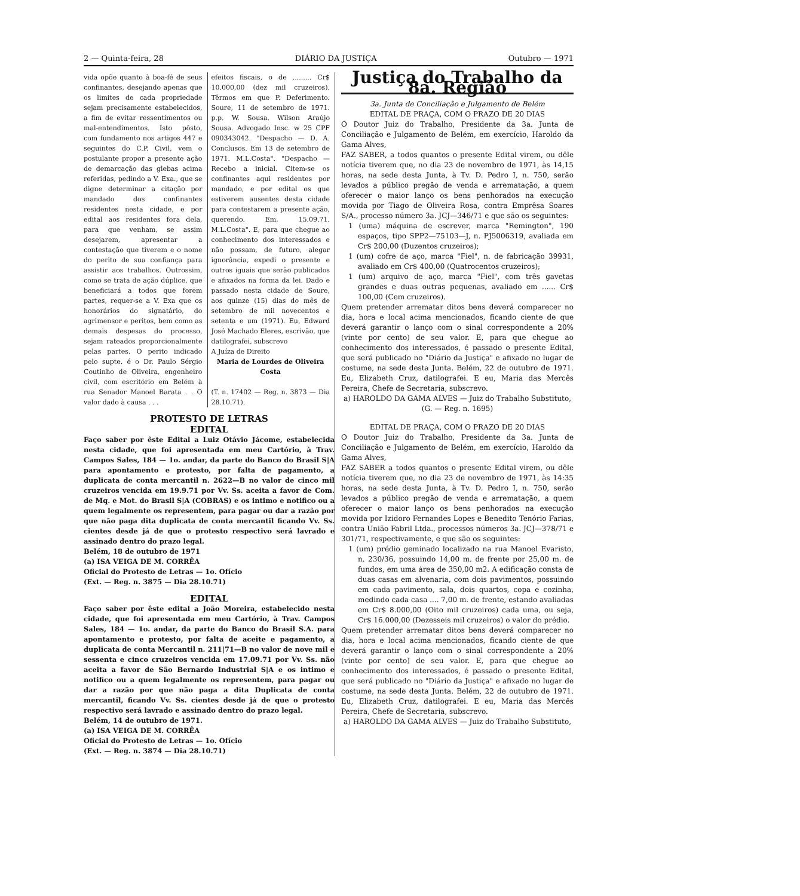2 — Quinta-feira, 28 DIÁRIO DA JUSTIÇA Outubro — 1971
vida opõe quanto à boa-fé de seus confinantes, desejando apenas que os limites de cada propriedade sejam precisamente estabelecidos, a fim de evitar ressentimentos ou mal-entendimentos. Isto pôsto, com fundamento nos artigos 447 e seguintes do C.P. Civil, vem o postulante propor a presente ação de demarcação das glebas acima referidas, pedindo a V. Exa., que se digne determinar a citação por mandado dos confinantes residentes nesta cidade, e por edital aos residentes fora dela, para que venham, se assim desejarem, apresentar a contestação que tiverem e o nome do perito de sua confiança para assistir aos trabalhos. Outrossim, como se trata de ação dúplice, que beneficiará a todos que forem partes, requer-se a V. Exa que os honorários do signatário, do agrimensor e peritos, bem como as demais despesas do processo, sejam rateados proporcionalmente pelas partes. O perito indicado pelo supte. é o Dr. Paulo Sérgio Coutinho de Oliveira, engenheiro civil, com escritório em Belém à rua Senador Manoel Barata . . O valor dado à causa . . .
efeitos fiscais, o de ......... Cr$ 10.000,00 (dez mil cruzeiros). Têrmos em que P. Deferimento. Soure, 11 de setembro de 1971. p.p. W. Sousa. Wilson Araújo Sousa. Advogado Insc. w 25 CPF 090343042. "Despacho — D. A. Conclusos. Em 13 de setembro de 1971. M.L.Costa". "Despacho — Recebo a inicial. Citem-se os confinantes aqui residentes por mandado, e por edital os que estiverem ausentes desta cidade para contestarem a presente ação, querendo. Em, 15.09.71. M.L.Costa". E, para que chegue ao conhecimento dos interessados e não possam, de futuro, alegar ignorância, expedi o presente e outros iguais que serão publicados e afixados na forma da lei. Dado e passado nesta cidade de Soure, aos quinze (15) dias do mês de setembro de mil novecentos e setenta e um (1971). Eu, Edward José Machado Eleres, escrivão, que datilografei, subscrevo
A Juíza de Direito
Maria de Lourdes de Oliveira Costa
(T. n. 17402 — Reg. n. 3873 — Dia 28.10.71).
PROTESTO DE LETRAS
EDITAL
Faço saber por êste Edital a Luiz Otávio Jácome, estabelecida nesta cidade, que foi apresentada em meu Cartório, à Trav. Campos Sales, 184 — 1o. andar, da parte do Banco do Brasil S|A para apontamento e protesto, por falta de pagamento, a duplicata de conta mercantil n. 2622—B no valor de cinco mil cruzeiros vencida em 19.9.71 por Vv. Ss. aceita a favor de Com. de Mq. e Mot. do Brasil S|A (COBRAS) e os intimo e notifico ou a quem legalmente os representem, para pagar ou dar a razão por que não paga dita duplicata de conta mercantil ficando Vv. Ss. cientes desde já de que o protesto respectivo será lavrado e assinado dentro do prazo legal.
Belém, 18 de outubro de 1971
(a) ISA VEIGA DE M. CORRÊA
Oficial do Protesto de Letras — 1o. Ofício
(Ext. — Reg. n. 3875 — Dia 28.10.71)
EDITAL
Faço saber por êste edital a João Moreira, estabelecido nesta cidade, que foi apresentada em meu Cartório, à Trav. Campos Sales, 184 — 1o. andar, da parte do Banco do Brasil S.A. para apontamento e protesto, por falta de aceite e pagamento, a duplicata de conta Mercantil n. 211|71—B no valor de nove mil e sessenta e cinco cruzeiros vencida em 17.09.71 por Vv. Ss. não aceita a favor de São Bernardo Industrial S|A e os intimo e notifico ou a quem legalmente os representem, para pagar ou dar a razão por que não paga a dita Duplicata de conta mercantil, ficando Vv. Ss. cientes desde já de que o protesto respectivo será lavrado e assinado dentro do prazo legal.
Belém, 14 de outubro de 1971.
(a) ISA VEIGA DE M. CORRÊA
Oficial do Protesto de Letras — 1o. Ofício
(Ext. — Reg. n. 3874 — Dia 28.10.71)
Justiça do Trabalho da 8a. Região
3a. Junta de Conciliação e Julgamento de Belém
EDITAL DE PRAÇA, COM O PRAZO DE 20 DIAS
O Doutor Juiz do Trabalho, Presidente da 3a. Junta de Conciliação e Julgamento de Belém, em exercício, Haroldo da Gama Alves,
FAZ SABER, a todos quantos o presente Edital virem, ou dêle notícia tiverem que, no dia 23 de novembro de 1971, às 14,15 horas, na sede desta Junta, à Tv. D. Pedro I, n. 750, serão levados a público pregão de venda e arrematação, a quem oferecer o maior lanço os bens penhorados na execução movida por Tiago de Oliveira Rosa, contra Emprêsa Soares S/A., processo número 3a. JCJ—346/71 e que são os seguintes:
1 (uma) máquina de escrever, marca "Remington", 190 espaços, tipo SPP2—75103—J, n. PJ5006319, avaliada em Cr$ 200,00 (Duzentos cruzeiros);
1 (um) cofre de aço, marca "Fiel", n. de fabricação 39931, avaliado em Cr$ 400,00 (Quatrocentos cruzeiros);
1 (um) arquivo de aço, marca "Fiel", com três gavetas grandes e duas outras pequenas, avaliado em ...... Cr$ 100,00 (Cem cruzeiros).
Quem pretender arrematar ditos bens deverá comparecer no dia, hora e local acima mencionados, ficando ciente de que deverá garantir o lanço com o sinal correspondente a 20% (vinte por cento) de seu valor. E, para que chegue ao conhecimento dos interessados, é passado o presente Edital, que será publicado no "Diário da Justiça" e afixado no lugar de costume, na sede desta Junta. Belém, 22 de outubro de 1971. Eu, Elizabeth Cruz, datilografei. E eu, Maria das Mercês Pereira, Chefe de Secretaria, subscrevo.
a) HAROLDO DA GAMA ALVES — Juiz do Trabalho Substituto,
(G. — Reg. n. 1695)
EDITAL DE PRAÇA, COM O PRAZO DE 20 DIAS
O Doutor Juiz do Trabalho, Presidente da 3a. Junta de Conciliação e Julgamento de Belém, em exercício, Haroldo da Gama Alves,
FAZ SABER a todos quantos o presente Edital virem, ou dêle notícia tiverem que, no dia 23 de novembro de 1971, às 14:35 horas, na sede desta Junta, à Tv. D. Pedro I, n. 750, serão levados a público pregão de venda e arrematação, a quem oferecer o maior lanço os bens penhorados na execução movida por Izidoro Fernandes Lopes e Benedito Tenório Farias, contra União Fabril Ltda., processos números 3a. JCJ—378/71 e 301/71, respectivamente, e que são os seguintes:
1 (um) prédio geminado localizado na rua Manoel Evaristo, n. 230/36, possuindo 14,00 m. de frente por 25,00 m. de fundos, em uma área de 350,00 m2. A edificação consta de duas casas em alvenaria, com dois pavimentos, possuindo em cada pavimento, sala, dois quartos, copa e cozinha, medindo cada casa .... 7,00 m. de frente, estando avaliadas em Cr$ 8.000,00 (Oito mil cruzeiros) cada uma, ou seja, Cr$ 16.000,00 (Dezesseis mil cruzeiros) o valor do prédio.
Quem pretender arrematar ditos bens deverá comparecer no dia, hora e local acima mencionados, ficando ciente de que deverá garantir o lanço com o sinal correspondente a 20% (vinte por cento) de seu valor. E, para que chegue ao conhecimento dos interessados, é passado o presente Edital, que será publicado no "Diário da Justiça" e afixado no lugar de costume, na sede desta Junta. Belém, 22 de outubro de 1971. Eu, Elizabeth Cruz, datilografei. E eu, Maria das Mercês Pereira, Chefe de Secretaria, subscrevo.
a) HAROLDO DA GAMA ALVES — Juiz do Trabalho Substituto,